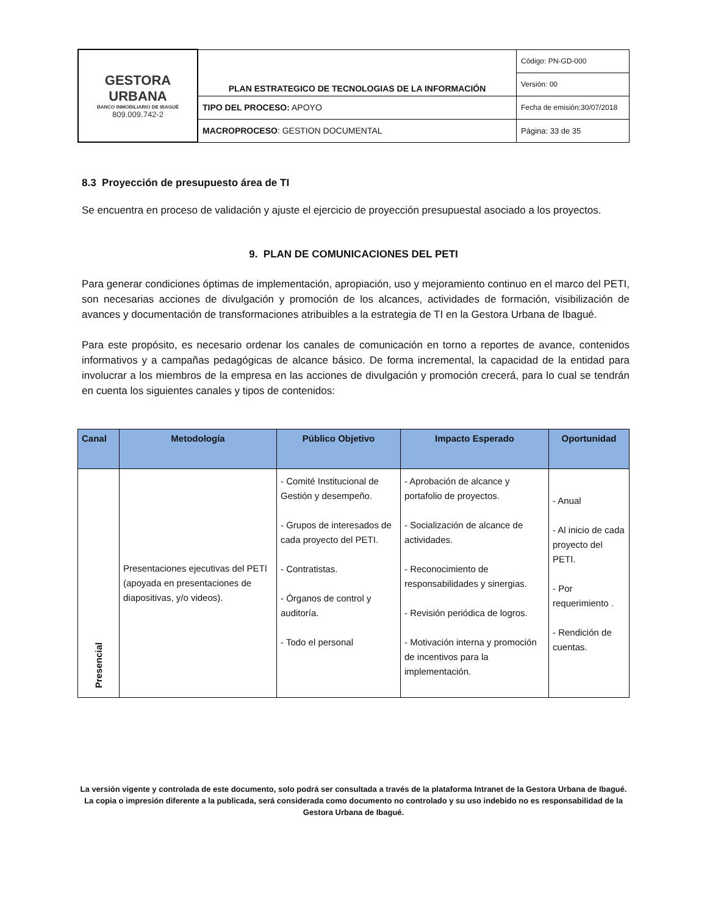| GESTORA URBANA BANCO INMOBILIARIO DE IBAGUÉ 809.009.742-2 | PLAN ESTRATEGICO DE TECNOLOGIAS DE LA INFORMACIÓN | Código: PN-GD-000 |
| | | Versión: 00 |
| | TIPO DEL PROCESO: APOYO | Fecha de emisión:30/07/2018 |
| | MACROPROCESO : GESTION DOCUMENTAL | Página: 33 de 35 |
8.3 Proyección de presupuesto área de TI
Se encuentra en proceso de validación y ajuste el ejercicio de proyección presupuestal asociado a los proyectos.
9. PLAN DE COMUNICACIONES DEL PETI
Para generar condiciones óptimas de implementación, apropiación, uso y mejoramiento continuo en el marco del PETI, son necesarias acciones de divulgación y promoción de los alcances, actividades de formación, visibilización de avances y documentación de transformaciones atribuibles a la estrategia de TI en la Gestora Urbana de Ibagué.
Para este propósito, es necesario ordenar los canales de comunicación en torno a reportes de avance, contenidos informativos y a campañas pedagógicas de alcance básico. De forma incremental, la capacidad de la entidad para involucrar a los miembros de la empresa en las acciones de divulgación y promoción crecerá, para lo cual se tendrán en cuenta los siguientes canales y tipos de contenidos:
| Canal | Metodología | Público Objetivo | Impacto Esperado | Oportunidad |
| --- | --- | --- | --- | --- |
| Presencial | Presentaciones ejecutivas del PETI (apoyada en presentaciones de diapositivas, y/o videos). | - Comité Institucional de Gestión y desempeño. - Grupos de interesados de cada proyecto del PETI. - Contratistas. - Órganos de control y auditoría. - Todo el personal | - Aprobación de alcance y portafolio de proyectos. - Socialización de alcance de actividades. - Reconocimiento de responsabilidades y sinergias. - Revisión periódica de logros. - Motivación interna y promoción de incentivos para la implementación. | - Anual - Al inicio de cada proyecto del PETI. - Por requerimiento . - Rendición de cuentas. |
La versión vigente y controlada de este documento, solo podrá ser consultada a través de la plataforma Intranet de la Gestora Urbana de Ibagué. La copia o impresión diferente a la publicada, será considerada como documento no controlado y su uso indebido no es responsabilidad de la Gestora Urbana de Ibagué.